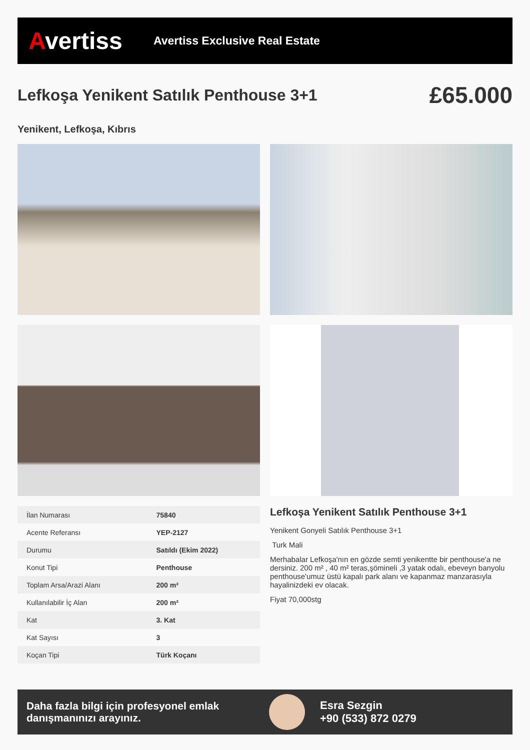Avertiss
Avertiss Exclusive Real Estate
Lefkoşa Yenikent Satılık Penthouse 3+1
£65.000
Yenikent, Lefkoşa, Kıbrıs
| İlan Numarası | 75840 |
| Acente Referansı | YEP-2127 |
| Durumu | Satıldı (Ekim 2022) |
| Konut Tipi | Penthouse |
| Toplam Arsa/Arazi Alanı | 200 m² |
| Kullanılabilir İç Alan | 200 m² |
| Kat | 3. Kat |
| Kat Sayısı | 3 |
| Koçan Tipi | Türk Koçanı |
Lefkoşa Yenikent Satılık Penthouse 3+1
Yenikent Gonyeli Satılık Penthouse 3+1
Turk Mali
Merhabalar Lefkoşa'nın en gözde semti yenikentte bir penthouse'a ne dersiniz. 200 m² , 40 m² teras,şömineli ,3 yatak odalı, ebeveyn banyolu penthouse'umuz üstü kapalı park alanı ve kapanmaz manzarasıyla hayalinizdeki ev olacak.
Fiyat 70,000stg
Daha fazla bilgi için profesyonel emlak danışmanınızı arayınız.
Esra Sezgin
+90 (533) 872 0279